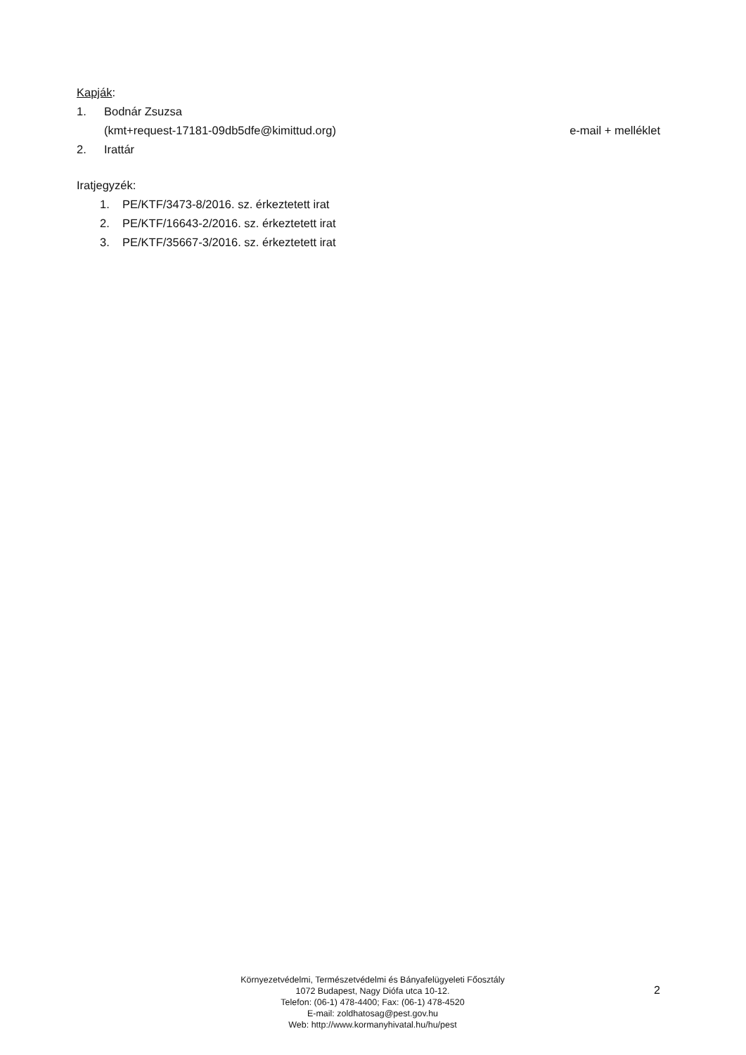Kapják:
1. Bodnár Zsuzsa
(kmt+request-17181-09db5dfe@kimittud.org) e-mail + melléklet
2. Irattár
Iratjegyzék:
1. PE/KTF/3473-8/2016. sz. érkeztetett irat
2. PE/KTF/16643-2/2016. sz. érkeztetett irat
3. PE/KTF/35667-3/2016. sz. érkeztetett irat
Környezetvédelmi, Természetvédelmi és Bányafelügyeleti Főosztály
1072 Budapest, Nagy Diófa utca 10-12.
Telefon: (06-1) 478-4400; Fax: (06-1) 478-4520
E-mail: zoldhatosag@pest.gov.hu
Web: http://www.kormanyhivatal.hu/hu/pest
2